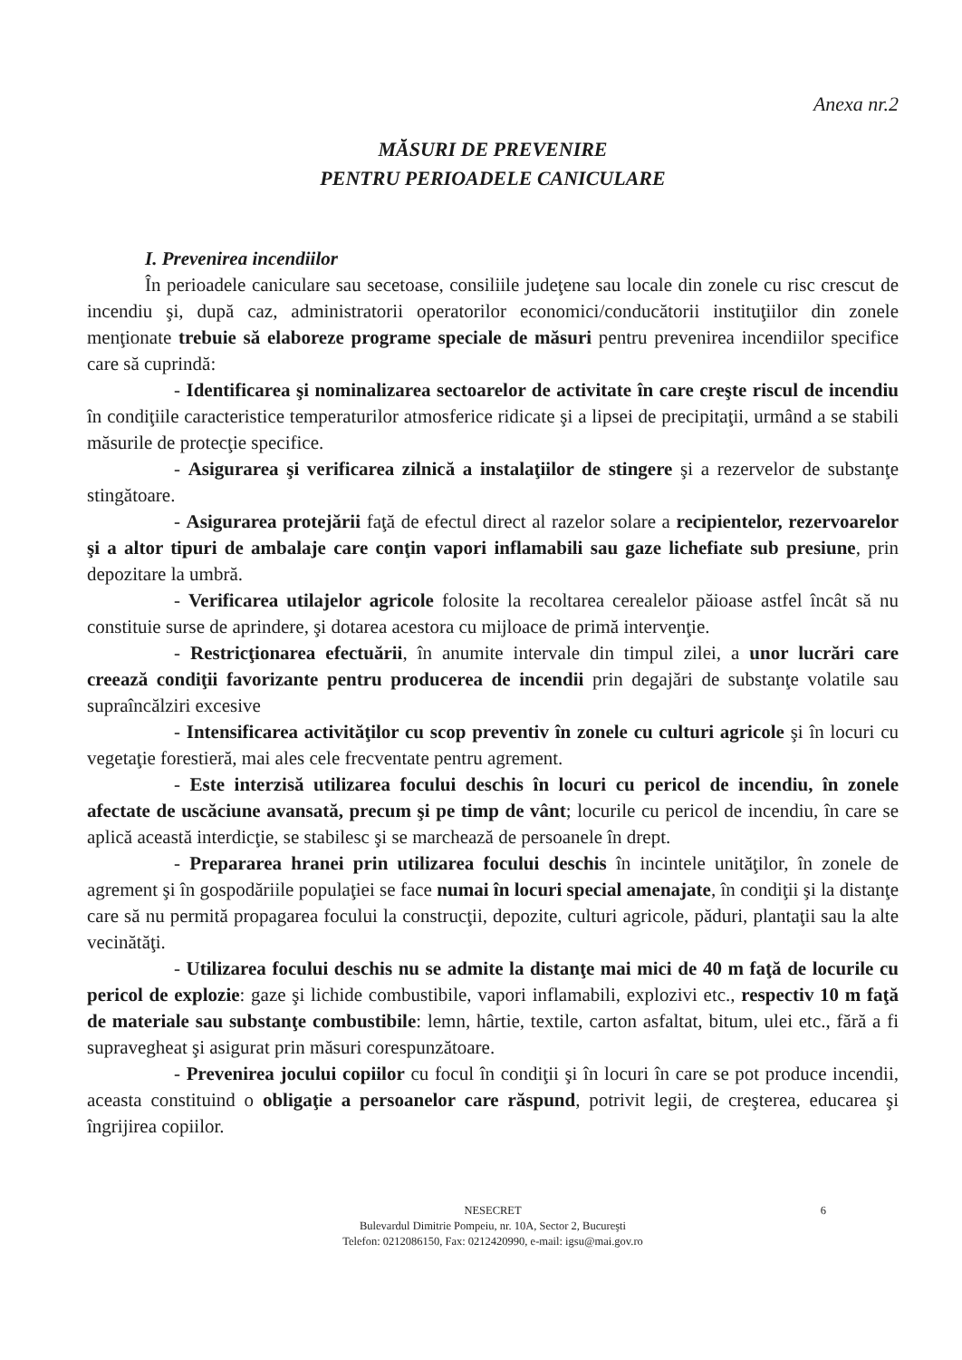Anexa nr.2
MĂSURI DE PREVENIRE
PENTRU PERIOADELE CANICULARE
I. Prevenirea incendiilor
În perioadele caniculare sau secetoase, consiliile judeţene sau locale din zonele cu risc crescut de incendiu şi, după caz, administratorii operatorilor economici/conducătorii instituţiilor din zonele menţionate trebuie să elaboreze programe speciale de măsuri pentru prevenirea incendiilor specifice care să cuprindă:
- Identificarea şi nominalizarea sectoarelor de activitate în care creşte riscul de incendiu în condiţiile caracteristice temperaturilor atmosferice ridicate şi a lipsei de precipitaţii, urmând a se stabili măsurile de protecţie specifice.
- Asigurarea şi verificarea zilnică a instalaţiilor de stingere şi a rezervelor de substanţe stingătoare.
- Asigurarea protejării faţă de efectul direct al razelor solare a recipientelor, rezervoarelor şi a altor tipuri de ambalaje care conţin vapori inflamabili sau gaze lichefiate sub presiune, prin depozitare la umbră.
- Verificarea utilajelor agricole folosite la recoltarea cerealelor păioase astfel încât să nu constituie surse de aprindere, şi dotarea acestora cu mijloace de primă intervenţie.
- Restricţionarea efectuării, în anumite intervale din timpul zilei, a unor lucrări care creează condiţii favorizante pentru producerea de incendii prin degajări de substanţe volatile sau supraîncălziri excesive
- Intensificarea activităţilor cu scop preventiv în zonele cu culturi agricole şi în locuri cu vegetaţie forestieră, mai ales cele frecventate pentru agrement.
- Este interzisă utilizarea focului deschis în locuri cu pericol de incendiu, în zonele afectate de uscăciune avansată, precum şi pe timp de vânt; locurile cu pericol de incendiu, în care se aplică această interdicţie, se stabilesc şi se marchează de persoanele în drept.
- Prepararea hranei prin utilizarea focului deschis în incintele unităţilor, în zonele de agrement şi în gospodăriile populaţiei se face numai în locuri special amenajate, în condiţii şi la distanţe care să nu permită propagarea focului la construcţii, depozite, culturi agricole, păduri, plantaţii sau la alte vecinătăţi.
- Utilizarea focului deschis nu se admite la distanţe mai mici de 40 m faţă de locurile cu pericol de explozie: gaze şi lichide combustibile, vapori inflamabili, explozivi etc., respectiv 10 m faţă de materiale sau substanţe combustibile: lemn, hârtie, textile, carton asfaltat, bitum, ulei etc., fără a fi supravegheat şi asigurat prin măsuri corespunzătoare.
- Prevenirea jocului copiilor cu focul în condiţii şi în locuri în care se pot produce incendii, aceasta constituind o obligaţie a persoanelor care răspund, potrivit legii, de creşterea, educarea şi îngrijirea copiilor.
6 NESECRET
Bulevardul Dimitrie Pompeiu, nr. 10A, Sector 2, Bucureşti
Telefon: 0212086150, Fax: 0212420990, e-mail: igsu@mai.gov.ro